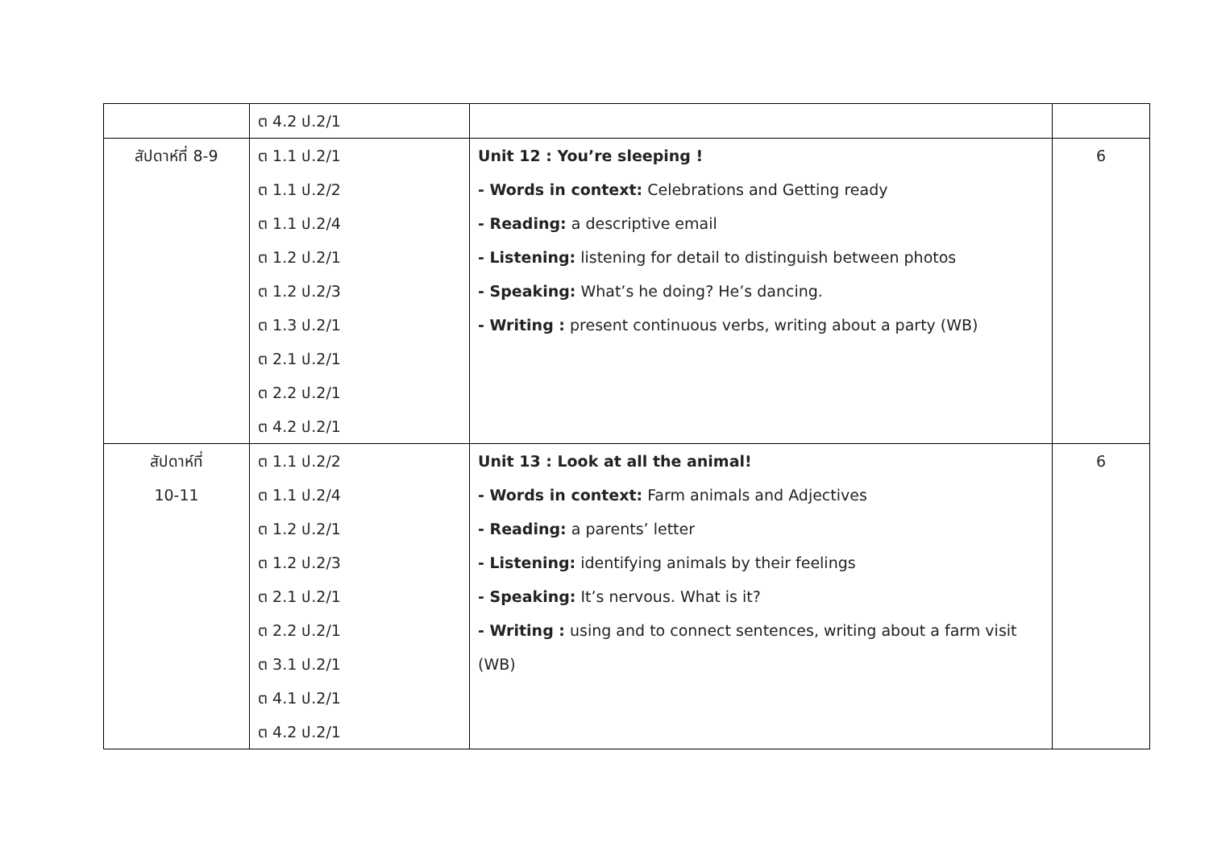| | ต 4.2 ป.2/1 | | |
| สัปดาห์ที่ 8-9 | ต 1.1 ป.2/1 ต 1.1 ป.2/2 ต 1.1 ป.2/4 ต 1.2 ป.2/1 ต 1.2 ป.2/3 ต 1.3 ป.2/1 ต 2.1 ป.2/1 ต 2.2 ป.2/1 ต 4.2 ป.2/1 | Unit 12 : You’re sleeping ! - Words in context: Celebrations and Getting ready - Reading: a descriptive email - Listening: listening for detail to distinguish between photos - Speaking: What’s he doing? He’s dancing. - Writing : present continuous verbs, writing about a party (WB) | 6 |
| สัปดาห์ที่ 10-11 | ต 1.1 ป.2/2 ต 1.1 ป.2/4 ต 1.2 ป.2/1 ต 1.2 ป.2/3 ต 2.1 ป.2/1 ต 2.2 ป.2/1 ต 3.1 ป.2/1 ต 4.1 ป.2/1 ต 4.2 ป.2/1 | Unit 13 : Look at all the animal! - Words in context: Farm animals and Adjectives - Reading: a parents’ letter - Listening: identifying animals by their feelings - Speaking: It’s nervous. What is it? - Writing : using and to connect sentences, writing about a farm visit (WB) | 6 |